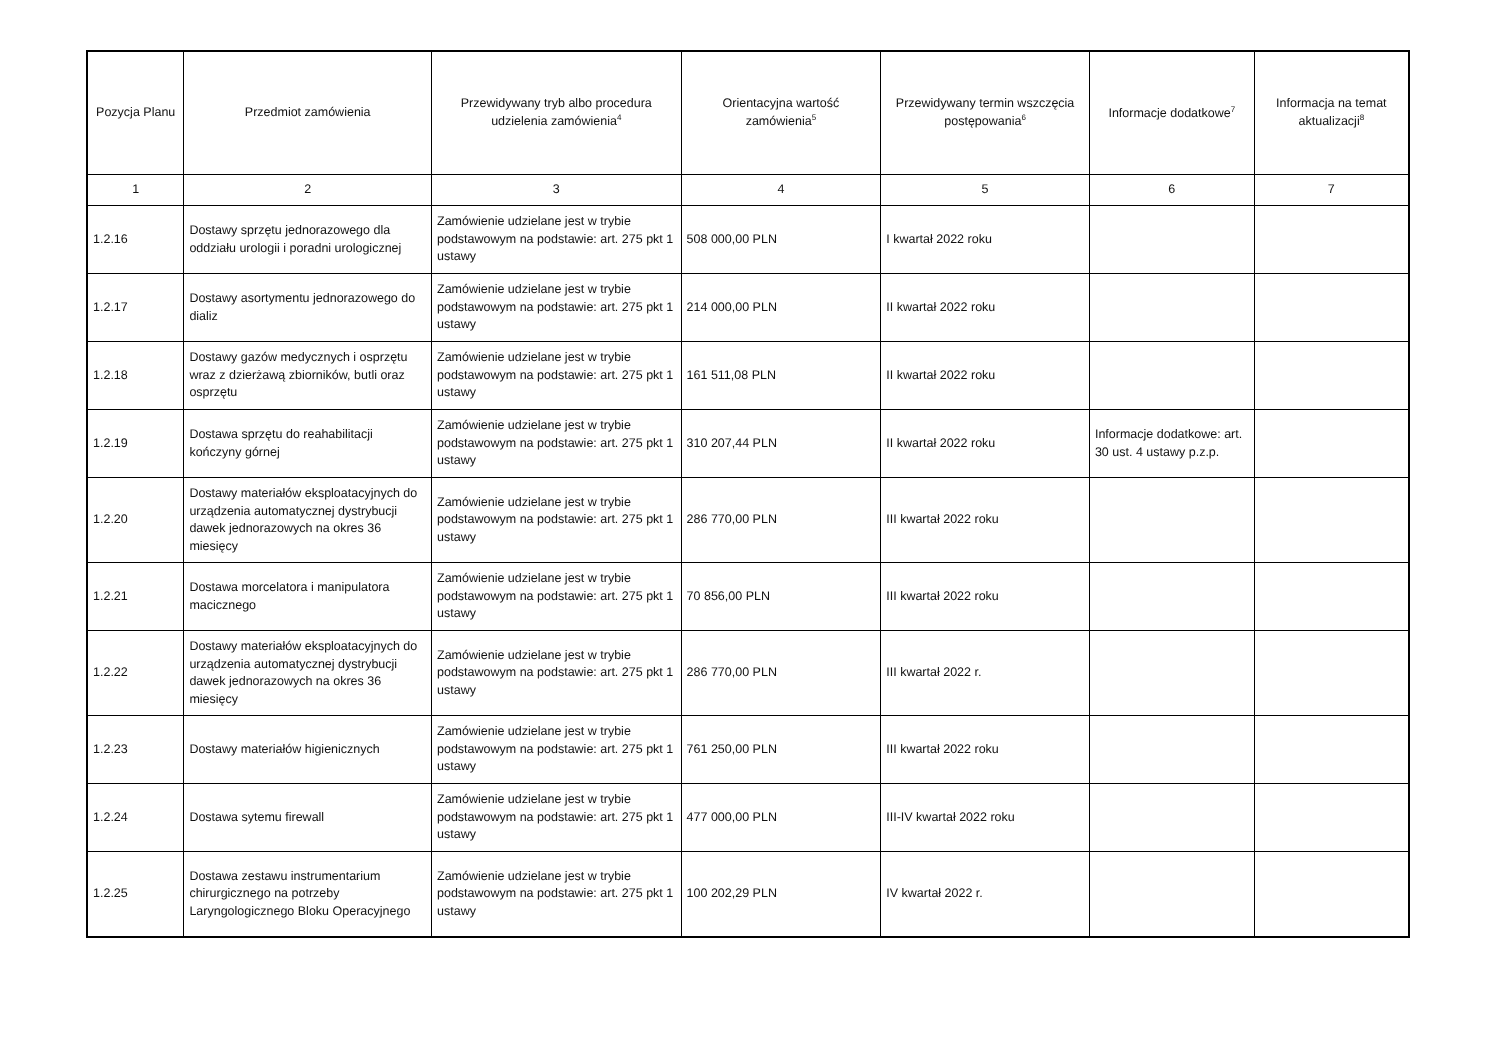| Pozycja Planu | Przedmiot zamówienia | Przewidywany tryb albo procedura udzielenia zamówienia<sup>4</sup> | Orientacyjna wartość zamówienia<sup>5</sup> | Przewidywany termin wszczęcia postępowania<sup>6</sup> | Informacje dodatkowe<sup>7</sup> | Informacja na temat aktualizacji<sup>8</sup> |
| --- | --- | --- | --- | --- | --- | --- |
| 1 | 2 | 3 | 4 | 5 | 6 | 7 |
| 1.2.16 | Dostawy sprzętu jednorazowego dla oddziału urologii i poradni urologicznej | Zamówienie udzielane jest w trybie podstawowym na podstawie: art. 275 pkt 1 ustawy | 508 000,00 PLN | I kwartał 2022 roku | | |
| 1.2.17 | Dostawy asortymentu jednorazowego do dializ | Zamówienie udzielane jest w trybie podstawowym na podstawie: art. 275 pkt 1 ustawy | 214 000,00 PLN | II kwartał 2022 roku | | |
| 1.2.18 | Dostawy gazów medycznych i osprzętu wraz z dzierżawą zbiorników, butli oraz osprzętu | Zamówienie udzielane jest w trybie podstawowym na podstawie: art. 275 pkt 1 ustawy | 161 511,08 PLN | II kwartał 2022 roku | | |
| 1.2.19 | Dostawa sprzętu do reahabilitacji kończyny górnej | Zamówienie udzielane jest w trybie podstawowym na podstawie: art. 275 pkt 1 ustawy | 310 207,44 PLN | II kwartał 2022 roku | Informacje dodatkowe: art. 30 ust. 4 ustawy p.z.p. | |
| 1.2.20 | Dostawy materiałów eksploatacyjnych do urządzenia automatycznej dystrybucji dawek jednorazowych na okres 36 miesięcy | Zamówienie udzielane jest w trybie podstawowym na podstawie: art. 275 pkt 1 ustawy | 286 770,00 PLN | III kwartał 2022 roku | | |
| 1.2.21 | Dostawa morcelatora i manipulatora macicznego | Zamówienie udzielane jest w trybie podstawowym na podstawie: art. 275 pkt 1 ustawy | 70 856,00 PLN | III kwartał 2022 roku | | |
| 1.2.22 | Dostawy materiałów eksploatacyjnych do urządzenia automatycznej dystrybucji dawek jednorazowych na okres 36 miesięcy | Zamówienie udzielane jest w trybie podstawowym na podstawie: art. 275 pkt 1 ustawy | 286 770,00 PLN | III kwartał 2022 r. | | |
| 1.2.23 | Dostawy materiałów higienicznych | Zamówienie udzielane jest w trybie podstawowym na podstawie: art. 275 pkt 1 ustawy | 761 250,00 PLN | III kwartał 2022 roku | | |
| 1.2.24 | Dostawa sytemu firewall | Zamówienie udzielane jest w trybie podstawowym na podstawie: art. 275 pkt 1 ustawy | 477 000,00 PLN | III-IV kwartał 2022 roku | | |
| 1.2.25 | Dostawa zestawu instrumentarium chirurgicznego na potrzeby Laryngologicznego Bloku Operacyjnego | Zamówienie udzielane jest w trybie podstawowym na podstawie: art. 275 pkt 1 ustawy | 100 202,29 PLN | IV kwartał 2022 r. | | |